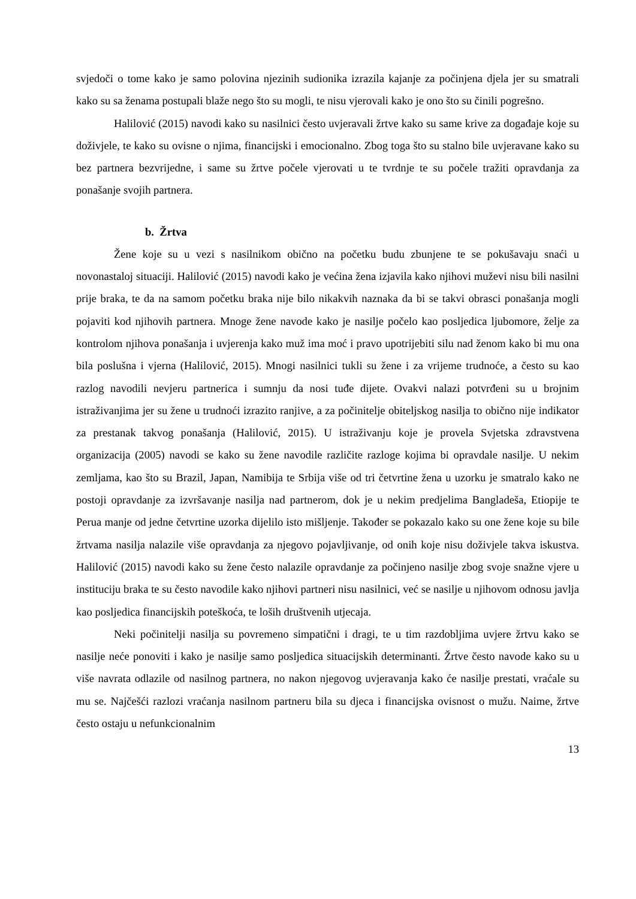svjedoči o tome kako je samo polovina njezinih sudionika izrazila kajanje za počinjena djela jer su smatrali kako su sa ženama postupali blaže nego što su mogli, te nisu vjerovali kako je ono što su činili pogrešno.
Halilović (2015) navodi kako su nasilnici često uvjeravali žrtve kako su same krive za događaje koje su doživjele, te kako su ovisne o njima, financijski i emocionalno. Zbog toga što su stalno bile uvjeravane kako su bez partnera bezvrijedne, i same su žrtve počele vjerovati u te tvrdnje te su počele tražiti opravdanja za ponašanje svojih partnera.
b. Žrtva
Žene koje su u vezi s nasilnikom obično na početku budu zbunjene te se pokušavaju snaći u novonastaloj situaciji. Halilović (2015) navodi kako je većina žena izjavila kako njihovi muževi nisu bili nasilni prije braka, te da na samom početku braka nije bilo nikakvih naznaka da bi se takvi obrasci ponašanja mogli pojaviti kod njihovih partnera. Mnoge žene navode kako je nasilje počelo kao posljedica ljubomore, želje za kontrolom njihova ponašanja i uvjerenja kako muž ima moć i pravo upotrijebiti silu nad ženom kako bi mu ona bila poslušna i vjerna (Halilović, 2015). Mnogi nasilnici tukli su žene i za vrijeme trudnoće, a često su kao razlog navodili nevjeru partnerica i sumnju da nosi tuđe dijete. Ovakvi nalazi potvrđeni su u brojnim istraživanjima jer su žene u trudnoći izrazito ranjive, a za počinitelje obiteljskog nasilja to obično nije indikator za prestanak takvog ponašanja (Halilović, 2015). U istraživanju koje je provela Svjetska zdravstvena organizacija (2005) navodi se kako su žene navodile različite razloge kojima bi opravdale nasilje. U nekim zemljama, kao što su Brazil, Japan, Namibija te Srbija više od tri četvrtine žena u uzorku je smatralo kako ne postoji opravdanje za izvršavanje nasilja nad partnerom, dok je u nekim predjelima Bangladeša, Etiopije te Perua manje od jedne četvrtine uzorka dijelilo isto mišljenje. Također se pokazalo kako su one žene koje su bile žrtvama nasilja nalazile više opravdanja za njegovo pojavljivanje, od onih koje nisu doživjele takva iskustva. Halilović (2015) navodi kako su žene često nalazile opravdanje za počinjeno nasilje zbog svoje snažne vjere u instituciju braka te su često navodile kako njihovi partneri nisu nasilnici, već se nasilje u njihovom odnosu javlja kao posljedica financijskih poteškoća, te loših društvenih utjecaja.
Neki počinitelji nasilja su povremeno simpatični i dragi, te u tim razdobljima uvjere žrtvu kako se nasilje neće ponoviti i kako je nasilje samo posljedica situacijskih determinanti. Žrtve često navode kako su u više navrata odlazile od nasilnog partnera, no nakon njegovog uvjeravanja kako će nasilje prestati, vraćale su mu se. Najčešći razlozi vraćanja nasilnom partneru bila su djeca i financijska ovisnost o mužu. Naime, žrtve često ostaju u nefunkcionalnim
13